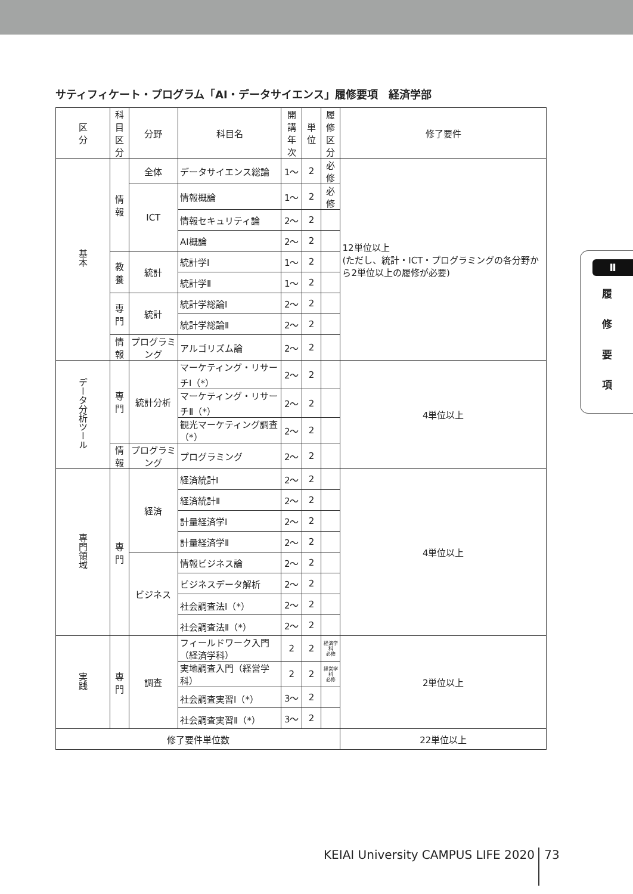サティフィケート・プログラム「AI・データサイエンス」履修要項　経済学部
| 区 分 | 科目 区分 | 分野 | 科目名 | 開講 年次 | 単位 | 履修 区分 | 修了要件 |
| --- | --- | --- | --- | --- | --- | --- | --- |
| 基本 | 情報 | 全体 | データサイエンス総論 | 1〜 | 2 | 必修 | 12単位以上 (ただし、統計・ICT・プログラミングの各分野から2単位以上の履修が必要) |
| | | ICT | 情報概論 | 1〜 | 2 | 必修 | |
| | | | 情報セキュリティ論 | 2〜 | 2 | | |
| | | | AI概論 | 2〜 | 2 | | |
| | 教養 | 統計 | 統計学Ⅰ | 1〜 | 2 | | |
| | | | 統計学Ⅱ | 1〜 | 2 | | |
| | 専門 | 統計 | 統計学総論Ⅰ | 2〜 | 2 | | |
| | | | 統計学総論Ⅱ | 2〜 | 2 | | |
| | 情報 | プログラミング | アルゴリズム論 | 2〜 | 2 | | |
| データ分析ツール | 専門 | 統計分析 | マーケティング・リサーチⅠ（*） | 2〜 | 2 | | 4単位以上 |
| | | | マーケティング・リサーチⅡ（*） | 2〜 | 2 | | |
| | | | 観光マーケティング調査（*） | 2〜 | 2 | | |
| | 情報 | プログラミング | プログラミング | 2〜 | 2 | | |
| 専門領域 | 専門 | 経済 | 経済統計Ⅰ | 2〜 | 2 | | 4単位以上 |
| | | | 経済統計Ⅱ | 2〜 | 2 | | |
| | | | 計量経済学Ⅰ | 2〜 | 2 | | |
| | | | 計量経済学Ⅱ | 2〜 | 2 | | |
| | | ビジネス | 情報ビジネス論 | 2〜 | 2 | | |
| | | | ビジネスデータ解析 | 2〜 | 2 | | |
| | | | 社会調査法Ⅰ（*） | 2〜 | 2 | | |
| | | | 社会調査法Ⅱ（*） | 2〜 | 2 | | |
| 実践 | 専門 | 調査 | フィールドワーク入門（経済学科） | 2 | 2 | 経済学科 必修 | 2単位以上 |
| | | | 実地調査入門（経営学科） | 2 | 2 | 経営学科 必修 | |
| | | | 社会調査実習Ⅰ（*） | 3〜 | 2 | | |
| | | | 社会調査実習Ⅱ（*） | 3〜 | 2 | | |
| 修了要件単位数 | | | | | | | 22単位以上 |
Ⅱ
履
修
要
項
KEIAI University CAMPUS LIFE 2020 73